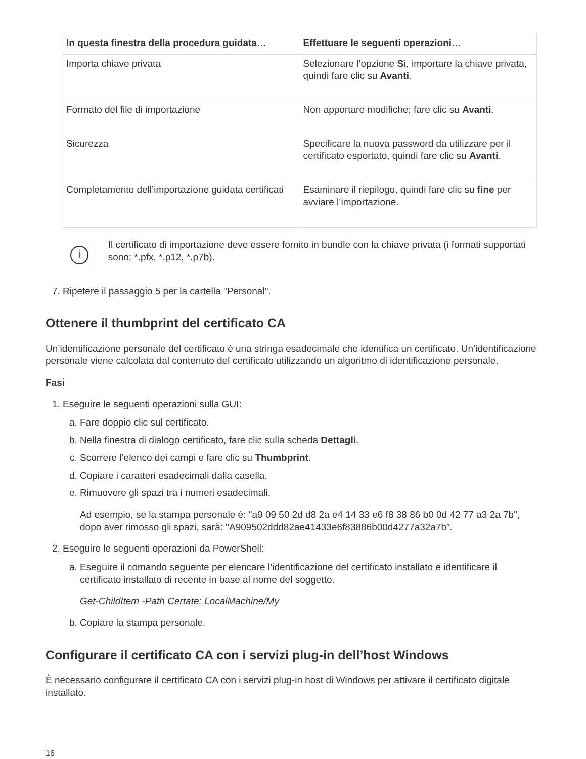| In questa finestra della procedura guidata… | Effettuare le seguenti operazioni… |
| --- | --- |
| Importa chiave privata | Selezionare l’opzione Sì , importare la chiave privata, quindi fare clic su Avanti . |
| Formato del file di importazione | Non apportare modifiche; fare clic su Avanti . |
| Sicurezza | Specificare la nuova password da utilizzare per il certificato esportato, quindi fare clic su Avanti . |
| Completamento dell’importazione guidata certificati | Esaminare il riepilogo, quindi fare clic su fine per avviare l’importazione. |
i
Il certificato di importazione deve essere fornito in bundle con la chiave privata (i formati supportati sono: *.pfx, *.p12, *.p7b).
7. Ripetere il passaggio 5 per la cartella "Personal".
Ottenere il thumbprint del certificato CA
Un’identificazione personale del certificato è una stringa esadecimale che identifica un certificato. Un’identificazione personale viene calcolata dal contenuto del certificato utilizzando un algoritmo di identificazione personale.
Fasi
1. Eseguire le seguenti operazioni sulla GUI:
a. Fare doppio clic sul certificato.
b. Nella finestra di dialogo certificato, fare clic sulla scheda Dettagli.
c. Scorrere l’elenco dei campi e fare clic su Thumbprint.
d. Copiare i caratteri esadecimali dalla casella.
e. Rimuovere gli spazi tra i numeri esadecimali.
Ad esempio, se la stampa personale è: "a9 09 50 2d d8 2a e4 14 33 e6 f8 38 86 b0 0d 42 77 a3 2a 7b", dopo aver rimosso gli spazi, sarà: "A909502ddd82ae41433e6f83886b00d4277a32a7b".
2. Eseguire le seguenti operazioni da PowerShell:
a. Eseguire il comando seguente per elencare l’identificazione del certificato installato e identificare il certificato installato di recente in base al nome del soggetto.
Get-ChildItem -Path Certate: LocalMachine/My
b. Copiare la stampa personale.
Configurare il certificato CA con i servizi plug-in dell’host Windows
È necessario configurare il certificato CA con i servizi plug-in host di Windows per attivare il certificato digitale installato.
16